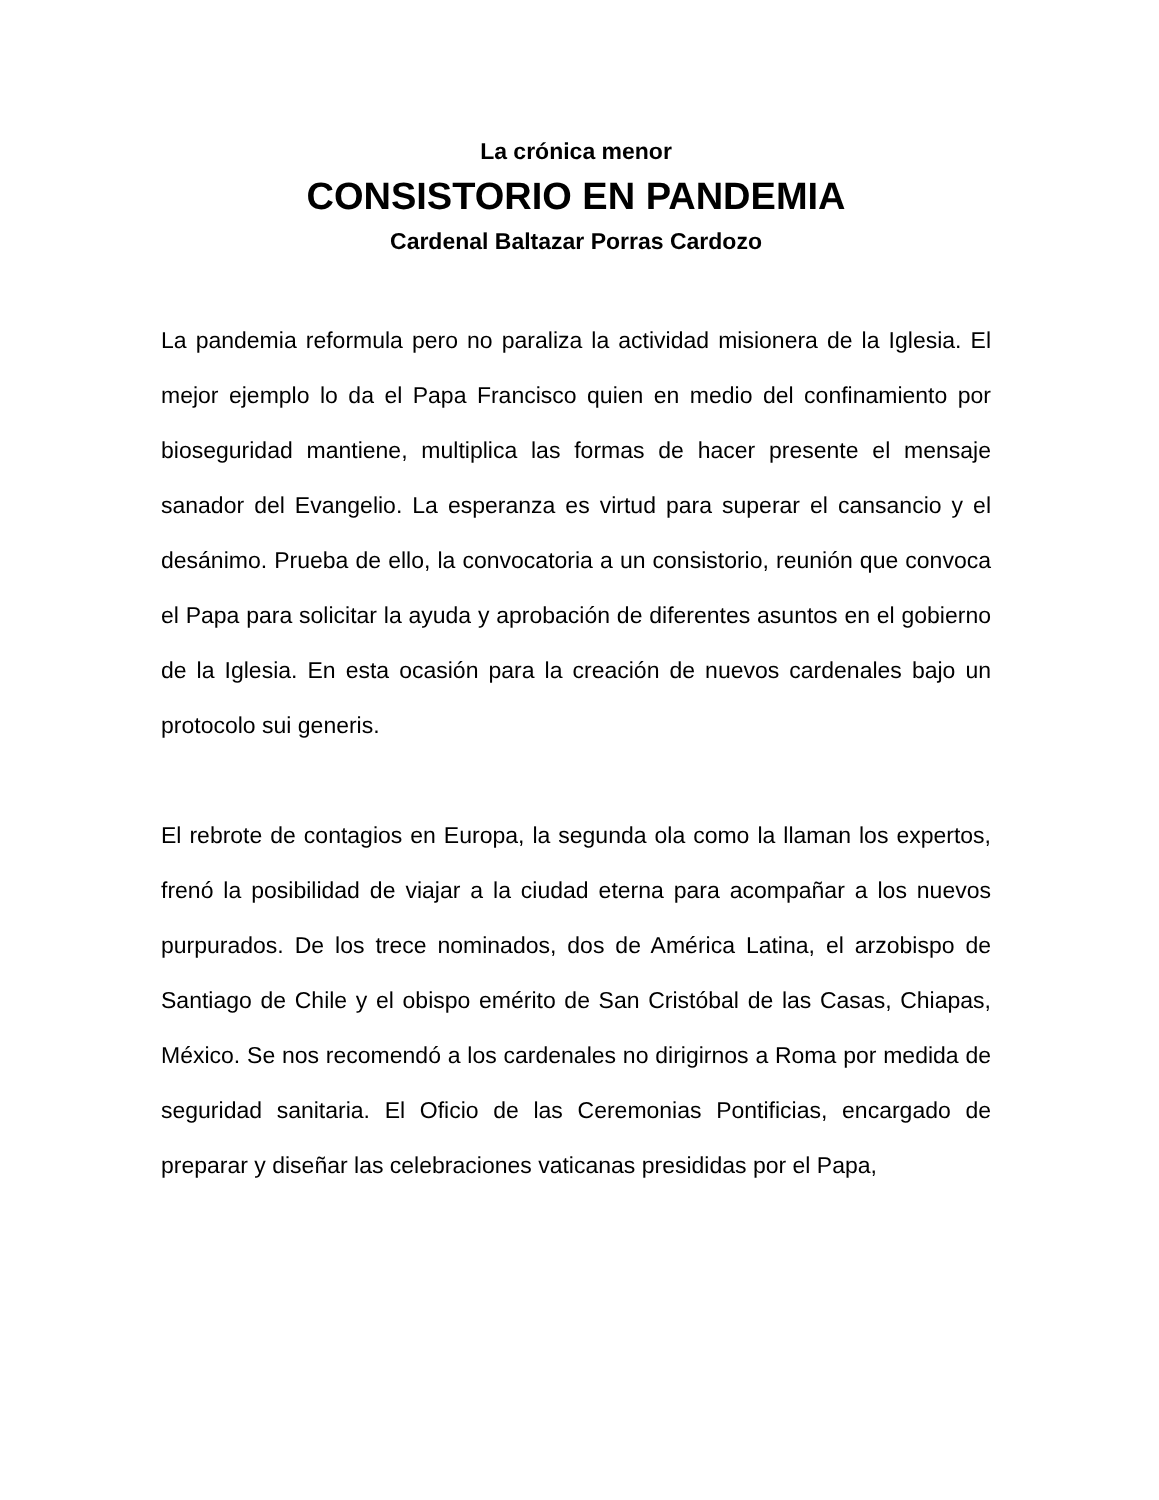La crónica menor
CONSISTORIO EN PANDEMIA
Cardenal Baltazar Porras Cardozo
La pandemia reformula pero no paraliza la actividad misionera de la Iglesia. El mejor ejemplo lo da el Papa Francisco quien en medio del confinamiento por bioseguridad mantiene, multiplica las formas de hacer presente el mensaje sanador del Evangelio. La esperanza es virtud para superar el cansancio y el desánimo. Prueba de ello, la convocatoria a un consistorio, reunión que convoca el Papa para solicitar la ayuda y aprobación de diferentes asuntos en el gobierno de la Iglesia. En esta ocasión para la creación de nuevos cardenales bajo un protocolo sui generis.
El rebrote de contagios en Europa, la segunda ola como la llaman los expertos, frenó la posibilidad de viajar a la ciudad eterna para acompañar a los nuevos purpurados. De los trece nominados, dos de América Latina, el arzobispo de Santiago de Chile y el obispo emérito de San Cristóbal de las Casas, Chiapas, México. Se nos recomendó a los cardenales no dirigirnos a Roma por medida de seguridad sanitaria. El Oficio de las Ceremonias Pontificias, encargado de preparar y diseñar las celebraciones vaticanas presididas por el Papa,